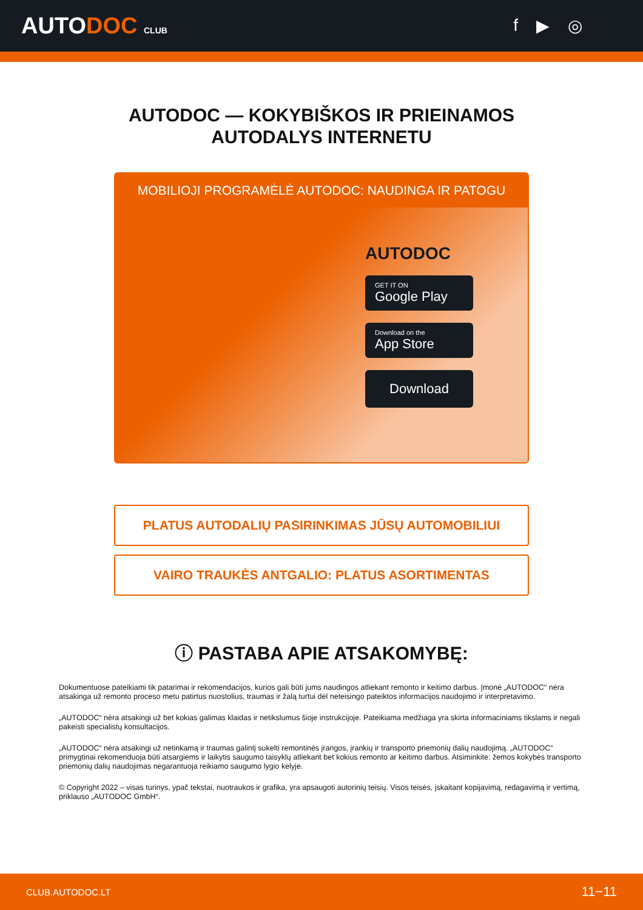AUTODOC CLUB
f ▶ ◎
AUTODOC — KOKYBIŠKOS IR PRIEINAMOS
AUTODALYS INTERNETU
MOBILIOJI PROGRAMĖLĖ AUTODOC: NAUDINGA IR PATOGU
AUTODOC
GET IT ON
Google Play
Download on the
App Store
Download
PLATUS AUTODALIŲ PASIRINKIMAS JŪSŲ AUTOMOBILIUI
VAIRO TRAUKĖS ANTGALIO: PLATUS ASORTIMENTAS
ⓘ PASTABA APIE ATSAKOMYBĘ:
Dokumentuose pateikiami tik patarimai ir rekomendacijos, kurios gali būti jums naudingos atliekant remonto ir keitimo darbus. Įmonė „AUTODOC“ nėra atsakinga už remonto proceso metu patirtus nuostolius, traumas ir žalą turtui dėl neteisingo pateiktos informacijos naudojimo ir interpretavimo.
„AUTODOC“ nėra atsakingi už bet kokias galimas klaidas ir netikslumus šioje instrukcijoje. Pateikiama medžiaga yra skirta informaciniams tikslams ir negali pakeisti specialistų konsultacijos.
„AUTODOC“ nėra atsakingi už netinkamą ir traumas galintį sukelti remontinės įrangos, įrankių ir transporto priemonių dalių naudojimą. „AUTODOC“ primygtinai rekomenduoja būti atsargiems ir laikytis saugumo taisyklų atliekant bet kokius remonto ar keitimo darbus. Atsiminkite: žemos kokybės transporto priemonių dalių naudojimas negarantuoja reikiamo saugumo lygio kelyje.
© Copyright 2022 – visas turinys, ypač tekstai, nuotraukos ir grafika, yra apsaugoti autorinių teisių. Visos teisės, įskaitant kopijavimą, redagavimą ir vertimą, priklauso „AUTODOC GmbH“.
CLUB.AUTODOC.LT 11−11